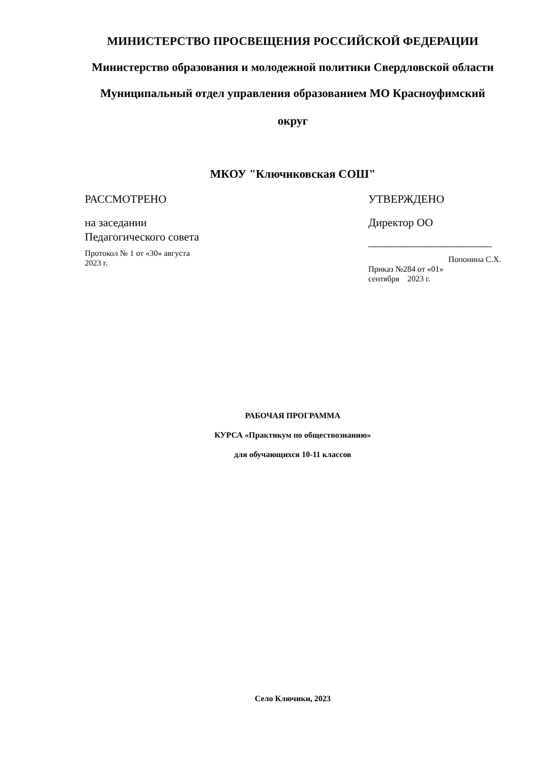МИНИСТЕРСТВО ПРОСВЕЩЕНИЯ РОССИЙСКОЙ ФЕДЕРАЦИИ
Министерство образования и молодежной политики Свердловской области
Муниципальный отдел управления образованием МО Красноуфимский
округ
МКОУ "Ключиковская СОШ"
РАССМОТРЕНО
на заседании
Педагогического совета
Протокол № 1 от «30» августа
2023 г.
УТВЕРЖДЕНО
Директор ОО
______________________
Попонина С.Х.
Приказ №284 от «01»
сентября 2023 г.
РАБОЧАЯ ПРОГРАММА
КУРСА «Практикум по обществознанию»
для обучающихся 10-11 классов
Село Ключики, 2023